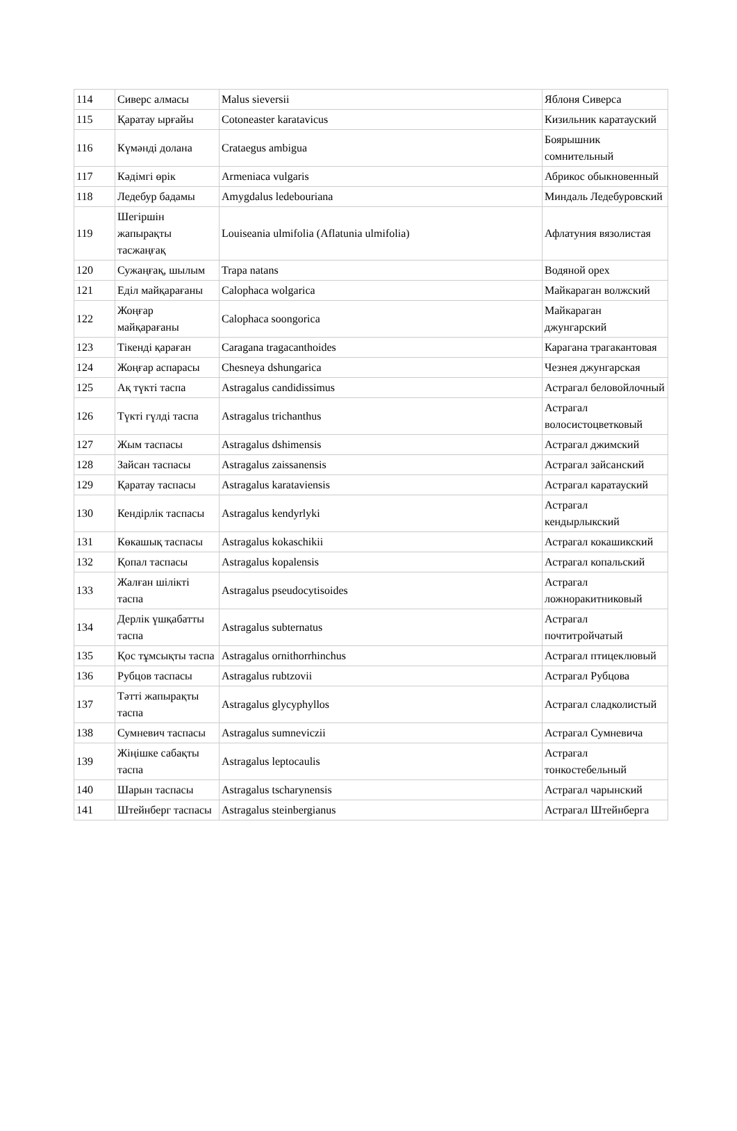| 114 | Сиверс алмасы | Malus sieversii | Яблоня Сиверса |
| 115 | Қаратау ырғайы | Cotoneaster karatavicus | Кизильник каратауский |
| 116 | Күмәнді долана | Crataegus ambigua | Боярышник сомнительный |
| 117 | Кәдімгі өрік | Armeniaca vulgaris | Абрикос обыкновенный |
| 118 | Ледебур бадамы | Amygdalus ledebouriana | Миндаль Ледебуровский |
| 119 | Шегіршін жапырақты тасжаңғақ | Louiseania ulmifolia (Aflatunia ulmifolia) | Афлатуния вязолистая |
| 120 | Сужаңғақ, шылым | Trapa natans | Водяной орех |
| 121 | Еділ майқарағаны | Calophaca wolgarica | Майкараган волжский |
| 122 | Жоңғар майқарағаны | Calophaca soongorica | Майкараган джунгарский |
| 123 | Тікенді қараған | Caragana tragacanthoides | Карагана трагакантовая |
| 124 | Жоңғар аспарасы | Chesneya dshungarica | Чезнея джунгарская |
| 125 | Ақ түкті таспа | Astragalus candidissimus | Астрагал беловойлочный |
| 126 | Түкті гүлді таспа | Astragalus trichanthus | Астрагал волосистоцветковый |
| 127 | Жым таспасы | Astragalus dshimensis | Астрагал джимский |
| 128 | Зайсан таспасы | Astragalus zaissanensis | Астрагал зайсанский |
| 129 | Қаратау таспасы | Astragalus karataviensis | Астрагал каратауский |
| 130 | Кендірлік таспасы | Astragalus kendyrlyki | Астрагал кендырлыкский |
| 131 | Көкашық таспасы | Astragalus kokaschikii | Астрагал кокашикский |
| 132 | Қопал таспасы | Astragalus kopalensis | Астрагал копальский |
| 133 | Жалған шілікті таспа | Astragalus pseudocytisoides | Астрагал ложноракитниковый |
| 134 | Дерлік үшқабатты таспа | Astragalus subternatus | Астрагал почтитройчатый |
| 135 | Қос тұмсықты таспа | Astragalus ornithorrhinchus | Астрагал птицеклювый |
| 136 | Рубцов таспасы | Astragalus rubtzovii | Астрагал Рубцова |
| 137 | Тәтті жапырақты таспа | Astragalus glycyphyllos | Астрагал сладколистый |
| 138 | Сумневич таспасы | Astragalus sumneviczii | Астрагал Сумневича |
| 139 | Жіңішке сабақты таспа | Astragalus leptocaulis | Астрагал тонкостебельный |
| 140 | Шарын таспасы | Astragalus tscharynensis | Астрагал чарынский |
| 141 | Штейнберг таспасы | Astragalus steinbergianus | Астрагал Штейнберга |